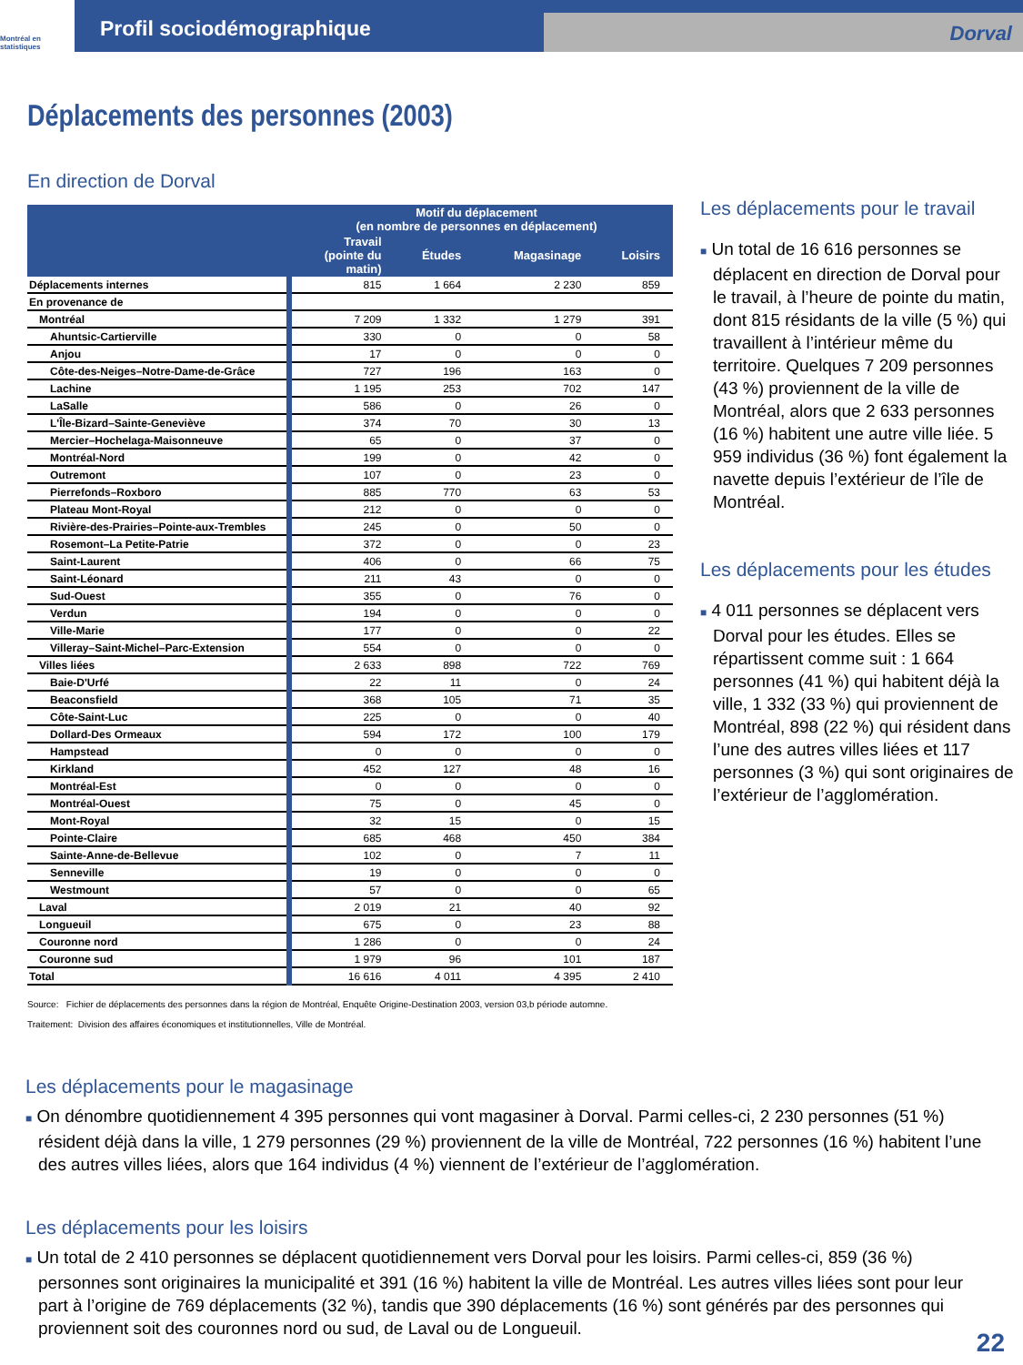Montréal en statistiques
Profil sociodémographique
Dorval
Déplacements des personnes (2003)
En direction de Dorval
| | Motif du déplacement (en nombre de personnes en déplacement) | | | |
| --- | --- | --- | --- | --- |
| | Travail (pointe du matin) | Études | Magasinage | Loisirs |
| Déplacements internes | 815 | 1 664 | 2 230 | 859 |
| En provenance de | | | | |
| Montréal | 7 209 | 1 332 | 1 279 | 391 |
| Ahuntsic-Cartierville | 330 | 0 | 0 | 58 |
| Anjou | 17 | 0 | 0 | 0 |
| Côte-des-Neiges–Notre-Dame-de-Grâce | 727 | 196 | 163 | 0 |
| Lachine | 1 195 | 253 | 702 | 147 |
| LaSalle | 586 | 0 | 26 | 0 |
| L'Île-Bizard–Sainte-Geneviève | 374 | 70 | 30 | 13 |
| Mercier–Hochelaga-Maisonneuve | 65 | 0 | 37 | 0 |
| Montréal-Nord | 199 | 0 | 42 | 0 |
| Outremont | 107 | 0 | 23 | 0 |
| Pierrefonds–Roxboro | 885 | 770 | 63 | 53 |
| Plateau Mont-Royal | 212 | 0 | 0 | 0 |
| Rivière-des-Prairies–Pointe-aux-Trembles | 245 | 0 | 50 | 0 |
| Rosemont–La Petite-Patrie | 372 | 0 | 0 | 23 |
| Saint-Laurent | 406 | 0 | 66 | 75 |
| Saint-Léonard | 211 | 43 | 0 | 0 |
| Sud-Ouest | 355 | 0 | 76 | 0 |
| Verdun | 194 | 0 | 0 | 0 |
| Ville-Marie | 177 | 0 | 0 | 22 |
| Villeray–Saint-Michel–Parc-Extension | 554 | 0 | 0 | 0 |
| Villes liées | 2 633 | 898 | 722 | 769 |
| Baie-D'Urfé | 22 | 11 | 0 | 24 |
| Beaconsfield | 368 | 105 | 71 | 35 |
| Côte-Saint-Luc | 225 | 0 | 0 | 40 |
| Dollard-Des Ormeaux | 594 | 172 | 100 | 179 |
| Hampstead | 0 | 0 | 0 | 0 |
| Kirkland | 452 | 127 | 48 | 16 |
| Montréal-Est | 0 | 0 | 0 | 0 |
| Montréal-Ouest | 75 | 0 | 45 | 0 |
| Mont-Royal | 32 | 15 | 0 | 15 |
| Pointe-Claire | 685 | 468 | 450 | 384 |
| Sainte-Anne-de-Bellevue | 102 | 0 | 7 | 11 |
| Senneville | 19 | 0 | 0 | 0 |
| Westmount | 57 | 0 | 0 | 65 |
| Laval | 2 019 | 21 | 40 | 92 |
| Longueuil | 675 | 0 | 23 | 88 |
| Couronne nord | 1 286 | 0 | 0 | 24 |
| Couronne sud | 1 979 | 96 | 101 | 187 |
| Total | 16 616 | 4 011 | 4 395 | 2 410 |
Source: Fichier de déplacements des personnes dans la région de Montréal, Enquête Origine-Destination 2003, version 03,b période automne.
Traitement: Division des affaires économiques et institutionnelles, Ville de Montréal.
Les déplacements pour le travail
■ Un total de 16 616 personnes se déplacent en direction de Dorval pour le travail, à l’heure de pointe du matin, dont 815 résidants de la ville (5 %) qui travaillent à l’intérieur même du territoire. Quelques 7 209 personnes (43 %) proviennent de la ville de Montréal, alors que 2 633 personnes (16 %) habitent une autre ville liée. 5 959 individus (36 %) font également la navette depuis l’extérieur de l’île de Montréal.
Les déplacements pour les études
■ 4 011 personnes se déplacent vers Dorval pour les études. Elles se répartissent comme suit : 1 664 personnes (41 %) qui habitent déjà la ville, 1 332 (33 %) qui proviennent de Montréal, 898 (22 %) qui résident dans l’une des autres villes liées et 117 personnes (3 %) qui sont originaires de l’extérieur de l’agglomération.
Les déplacements pour le magasinage
■ On dénombre quotidiennement 4 395 personnes qui vont magasiner à Dorval. Parmi celles-ci, 2 230 personnes (51 %) résident déjà dans la ville, 1 279 personnes (29 %) proviennent de la ville de Montréal, 722 personnes (16 %) habitent l’une des autres villes liées, alors que 164 individus (4 %) viennent de l’extérieur de l’agglomération.
Les déplacements pour les loisirs
■ Un total de 2 410 personnes se déplacent quotidiennement vers Dorval pour les loisirs. Parmi celles-ci, 859 (36 %) personnes sont originaires la municipalité et 391 (16 %) habitent la ville de Montréal. Les autres villes liées sont pour leur part à l’origine de 769 déplacements (32 %), tandis que 390 déplacements (16 %) sont générés par des personnes qui proviennent soit des couronnes nord ou sud, de Laval ou de Longueuil.
22